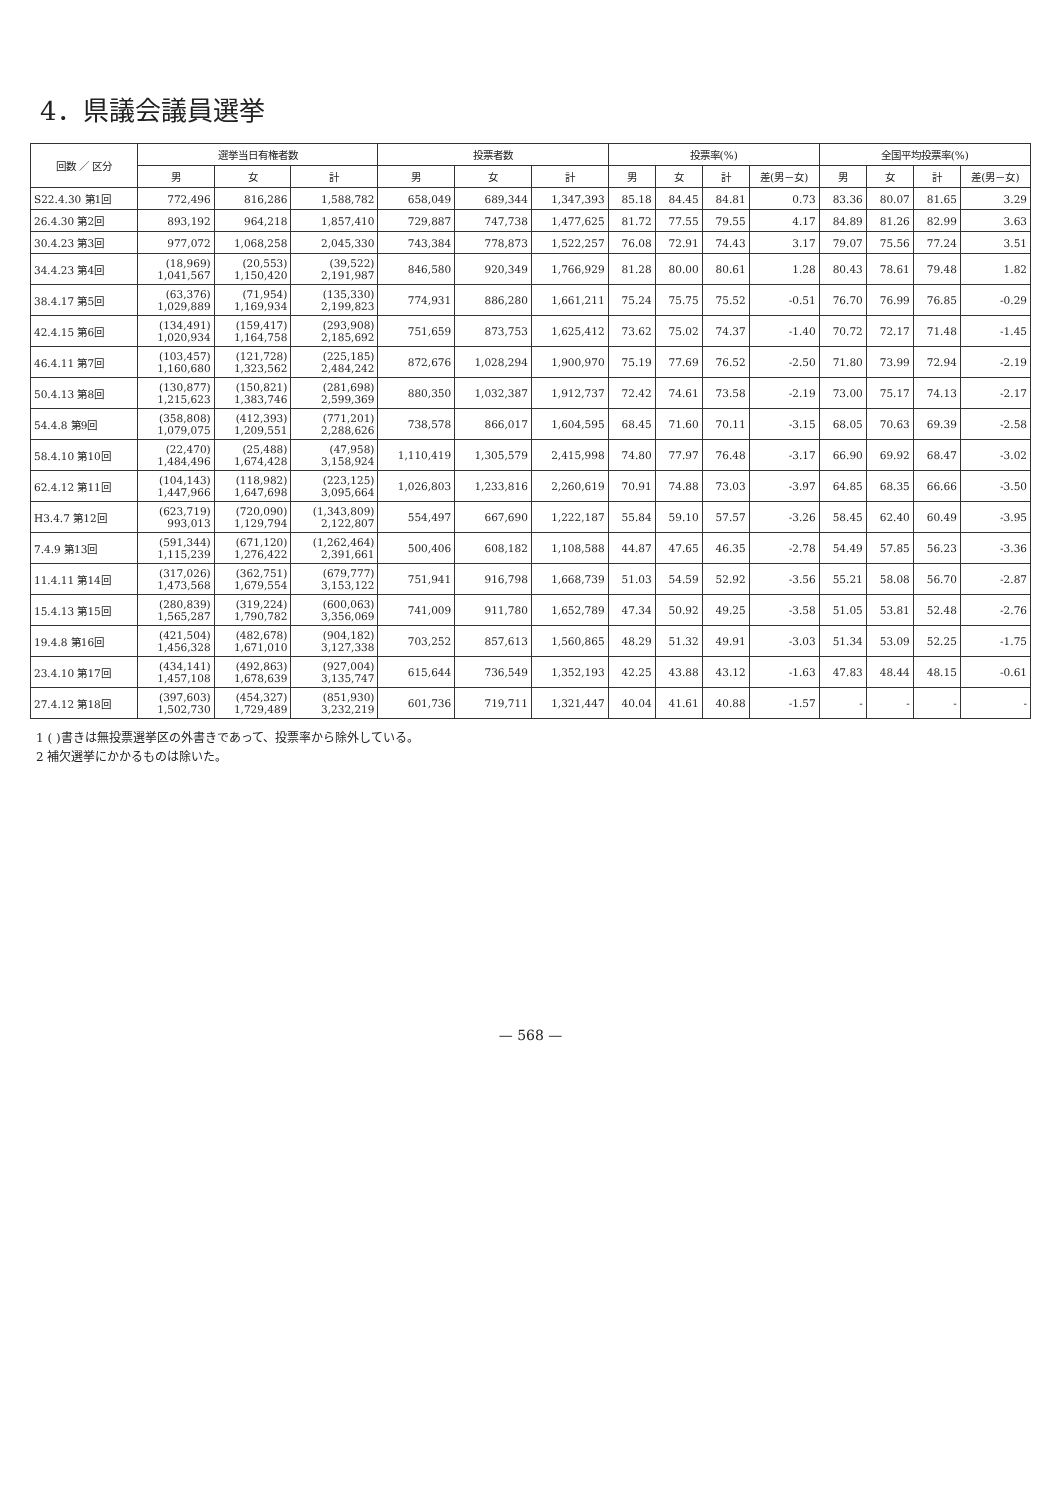4．県議会議員選挙
| 回数 ／ 区分 | 選挙当日有権者数 | | | 投票者数 | | | 投票率(%) | | | | 全国平均投票率(%) | | | |
| --- | --- | --- | --- | --- | --- | --- | --- | --- | --- | --- | --- | --- | --- | --- |
| | 男 | 女 | 計 | 男 | 女 | 計 | 男 | 女 | 計 | 差(男－女) | 男 | 女 | 計 | 差(男－女) |
| S22.4.30 第1回 | 772,496 | 816,286 | 1,588,782 | 658,049 | 689,344 | 1,347,393 | 85.18 | 84.45 | 84.81 | 0.73 | 83.36 | 80.07 | 81.65 | 3.29 |
| 26.4.30 第2回 | 893,192 | 964,218 | 1,857,410 | 729,887 | 747,738 | 1,477,625 | 81.72 | 77.55 | 79.55 | 4.17 | 84.89 | 81.26 | 82.99 | 3.63 |
| 30.4.23 第3回 | 977,072 | 1,068,258 | 2,045,330 | 743,384 | 778,873 | 1,522,257 | 76.08 | 72.91 | 74.43 | 3.17 | 79.07 | 75.56 | 77.24 | 3.51 |
| 34.4.23 第4回 | (18,969) 1,041,567 | (20,553) 1,150,420 | (39,522) 2,191,987 | 846,580 | 920,349 | 1,766,929 | 81.28 | 80.00 | 80.61 | 1.28 | 80.43 | 78.61 | 79.48 | 1.82 |
| 38.4.17 第5回 | (63,376) 1,029,889 | (71,954) 1,169,934 | (135,330) 2,199,823 | 774,931 | 886,280 | 1,661,211 | 75.24 | 75.75 | 75.52 | -0.51 | 76.70 | 76.99 | 76.85 | -0.29 |
| 42.4.15 第6回 | (134,491) 1,020,934 | (159,417) 1,164,758 | (293,908) 2,185,692 | 751,659 | 873,753 | 1,625,412 | 73.62 | 75.02 | 74.37 | -1.40 | 70.72 | 72.17 | 71.48 | -1.45 |
| 46.4.11 第7回 | (103,457) 1,160,680 | (121,728) 1,323,562 | (225,185) 2,484,242 | 872,676 | 1,028,294 | 1,900,970 | 75.19 | 77.69 | 76.52 | -2.50 | 71.80 | 73.99 | 72.94 | -2.19 |
| 50.4.13 第8回 | (130,877) 1,215,623 | (150,821) 1,383,746 | (281,698) 2,599,369 | 880,350 | 1,032,387 | 1,912,737 | 72.42 | 74.61 | 73.58 | -2.19 | 73.00 | 75.17 | 74.13 | -2.17 |
| 54.4.8 第9回 | (358,808) 1,079,075 | (412,393) 1,209,551 | (771,201) 2,288,626 | 738,578 | 866,017 | 1,604,595 | 68.45 | 71.60 | 70.11 | -3.15 | 68.05 | 70.63 | 69.39 | -2.58 |
| 58.4.10 第10回 | (22,470) 1,484,496 | (25,488) 1,674,428 | (47,958) 3,158,924 | 1,110,419 | 1,305,579 | 2,415,998 | 74.80 | 77.97 | 76.48 | -3.17 | 66.90 | 69.92 | 68.47 | -3.02 |
| 62.4.12 第11回 | (104,143) 1,447,966 | (118,982) 1,647,698 | (223,125) 3,095,664 | 1,026,803 | 1,233,816 | 2,260,619 | 70.91 | 74.88 | 73.03 | -3.97 | 64.85 | 68.35 | 66.66 | -3.50 |
| H3.4.7 第12回 | (623,719) 993,013 | (720,090) 1,129,794 | (1,343,809) 2,122,807 | 554,497 | 667,690 | 1,222,187 | 55.84 | 59.10 | 57.57 | -3.26 | 58.45 | 62.40 | 60.49 | -3.95 |
| 7.4.9 第13回 | (591,344) 1,115,239 | (671,120) 1,276,422 | (1,262,464) 2,391,661 | 500,406 | 608,182 | 1,108,588 | 44.87 | 47.65 | 46.35 | -2.78 | 54.49 | 57.85 | 56.23 | -3.36 |
| 11.4.11 第14回 | (317,026) 1,473,568 | (362,751) 1,679,554 | (679,777) 3,153,122 | 751,941 | 916,798 | 1,668,739 | 51.03 | 54.59 | 52.92 | -3.56 | 55.21 | 58.08 | 56.70 | -2.87 |
| 15.4.13 第15回 | (280,839) 1,565,287 | (319,224) 1,790,782 | (600,063) 3,356,069 | 741,009 | 911,780 | 1,652,789 | 47.34 | 50.92 | 49.25 | -3.58 | 51.05 | 53.81 | 52.48 | -2.76 |
| 19.4.8 第16回 | (421,504) 1,456,328 | (482,678) 1,671,010 | (904,182) 3,127,338 | 703,252 | 857,613 | 1,560,865 | 48.29 | 51.32 | 49.91 | -3.03 | 51.34 | 53.09 | 52.25 | -1.75 |
| 23.4.10 第17回 | (434,141) 1,457,108 | (492,863) 1,678,639 | (927,004) 3,135,747 | 615,644 | 736,549 | 1,352,193 | 42.25 | 43.88 | 43.12 | -1.63 | 47.83 | 48.44 | 48.15 | -0.61 |
| 27.4.12 第18回 | (397,603) 1,502,730 | (454,327) 1,729,489 | (851,930) 3,232,219 | 601,736 | 719,711 | 1,321,447 | 40.04 | 41.61 | 40.88 | -1.57 | - | - | - | - |
1 ( )書きは無投票選挙区の外書きであって、投票率から除外している。
2 補欠選挙にかかるものは除いた。
— 568 —